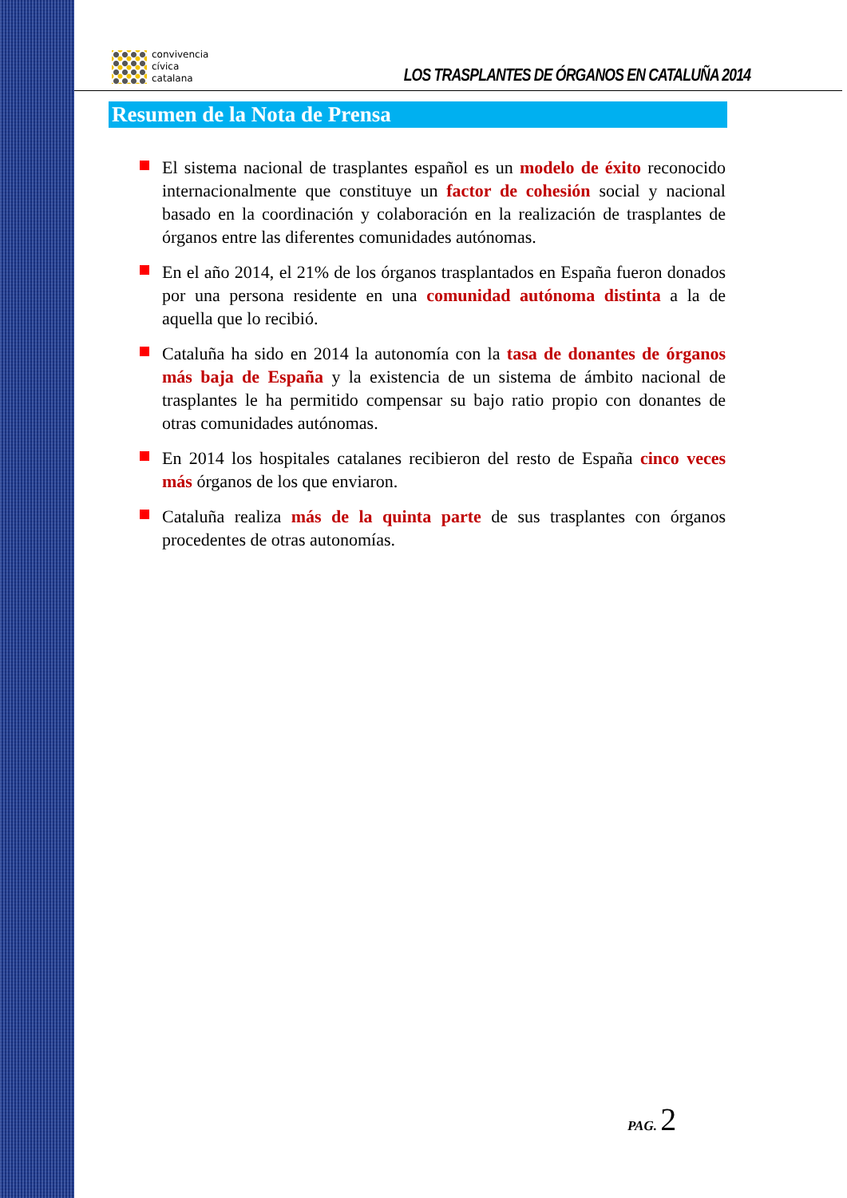convivencia
cívica
catalana
LOS TRASPLANTES DE ÓRGANOS EN CATALUÑA 2014
Resumen de la Nota de Prensa
El sistema nacional de trasplantes español es un modelo de éxito reconocido internacionalmente que constituye un factor de cohesión social y nacional basado en la coordinación y colaboración en la realización de trasplantes de órganos entre las diferentes comunidades autónomas.
En el año 2014, el 21% de los órganos trasplantados en España fueron donados por una persona residente en una comunidad autónoma distinta a la de aquella que lo recibió.
Cataluña ha sido en 2014 la autonomía con la tasa de donantes de órganos más baja de España y la existencia de un sistema de ámbito nacional de trasplantes le ha permitido compensar su bajo ratio propio con donantes de otras comunidades autónomas.
En 2014 los hospitales catalanes recibieron del resto de España cinco veces más órganos de los que enviaron.
Cataluña realiza más de la quinta parte de sus trasplantes con órganos procedentes de otras autonomías.
PAG. 2